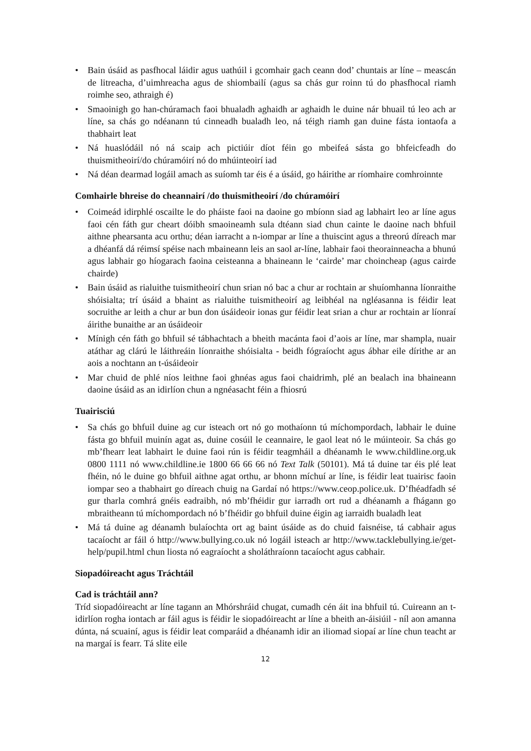• Bain úsáid as pasfhocal láidir agus uathúil i gcomhair gach ceann dod’ chuntais ar líne – meascán de litreacha, d’uimhreacha agus de shiombailí (agus sa chás gur roinn tú do phasfhocal riamh roimhe seo, athraigh é)
• Smaoinigh go han-chúramach faoi bhualadh aghaidh ar aghaidh le duine nár bhuail tú leo ach ar líne, sa chás go ndéanann tú cinneadh bualadh leo, ná téigh riamh gan duine fásta iontaofa a thabhairt leat
• Ná huaslódáil nó ná scaip ach pictiúir díot féin go mbeifeá sásta go bhfeicfeadh do thuismitheoirí/do chúramóirí nó do mhúinteoirí iad
• Ná déan dearmad logáil amach as suíomh tar éis é a úsáid, go háirithe ar ríomhaire comhroinnte
Comhairle bhreise do cheannairí /do thuismitheoirí /do chúramóirí
• Coimeád idirphlé oscailte le do pháiste faoi na daoine go mbíonn siad ag labhairt leo ar líne agus faoi cén fáth gur cheart dóibh smaoineamh sula dtéann siad chun cainte le daoine nach bhfuil aithne phearsanta acu orthu; déan iarracht a n-iompar ar líne a thuiscint agus a threorú díreach mar a dhéanfá dá réimsí spéise nach mbaineann leis an saol ar-líne, labhair faoi theorainneacha a bhunú agus labhair go híogarach faoina ceisteanna a bhaineann le ‘cairde’ mar choincheap (agus cairde chairde)
• Bain úsáid as rialuithe tuismitheoirí chun srian nó bac a chur ar rochtain ar shuíomhanna líonraithe shóisialta; trí úsáid a bhaint as rialuithe tuismitheoirí ag leibhéal na ngléasanna is féidir leat socruithe ar leith a chur ar bun don úsáideoir ionas gur féidir leat srian a chur ar rochtain ar líonraí áirithe bunaithe ar an úsáideoir
• Mínigh cén fáth go bhfuil sé tábhachtach a bheith macánta faoi d’aois ar líne, mar shampla, nuair atáthar ag clárú le láithreáin líonraithe shóisialta - beidh fógraíocht agus ábhar eile dírithe ar an aois a nochtann an t-úsáideoir
• Mar chuid de phlé níos leithne faoi ghnéas agus faoi chaidrimh, plé an bealach ina bhaineann daoine úsáid as an idirlíon chun a ngnéasacht féin a fhiosrú
Tuairisciú
• Sa chás go bhfuil duine ag cur isteach ort nó go mothaíonn tú míchompordach, labhair le duine fásta go bhfuil muinín agat as, duine cosúil le ceannaire, le gaol leat nó le múinteoir. Sa chás go mb’fhearr leat labhairt le duine faoi rún is féidir teagmháil a dhéanamh le www.childline.org.uk 0800 1111 nó www.childline.ie 1800 66 66 66 nó Text Talk (50101). Má tá duine tar éis plé leat fhéin, nó le duine go bhfuil aithne agat orthu, ar bhonn míchuí ar líne, is féidir leat tuairisc faoin iompar seo a thabhairt go díreach chuig na Gardaí nó https://www.ceop.police.uk. D’fhéadfadh sé gur tharla comhrá gnéis eadraibh, nó mb’fhéidir gur iarradh ort rud a dhéanamh a fhágann go mbraitheann tú míchompordach nó b’fhéidir go bhfuil duine éigin ag iarraidh bualadh leat
• Má tá duine ag déanamh bulaíochta ort ag baint úsáide as do chuid faisnéise, tá cabhair agus tacaíocht ar fáil ó http://www.bullying.co.uk nó logáil isteach ar http://www.tacklebullying.ie/get-help/pupil.html chun liosta nó eagraíocht a sholáthraíonn tacaíocht agus cabhair.
Siopadóireacht agus Tráchtáil
Cad is tráchtáil ann?
Tríd siopadóireacht ar líne tagann an Mhórshráid chugat, cumadh cén áit ina bhfuil tú. Cuireann an t-idirlíon rogha iontach ar fáil agus is féidir le siopadóireacht ar líne a bheith an-áisiúil - níl aon amanna dúnta, ná scuainí, agus is féidir leat comparáid a dhéanamh idir an iliomad siopaí ar líne chun teacht ar na margaí is fearr. Tá slite eile
12